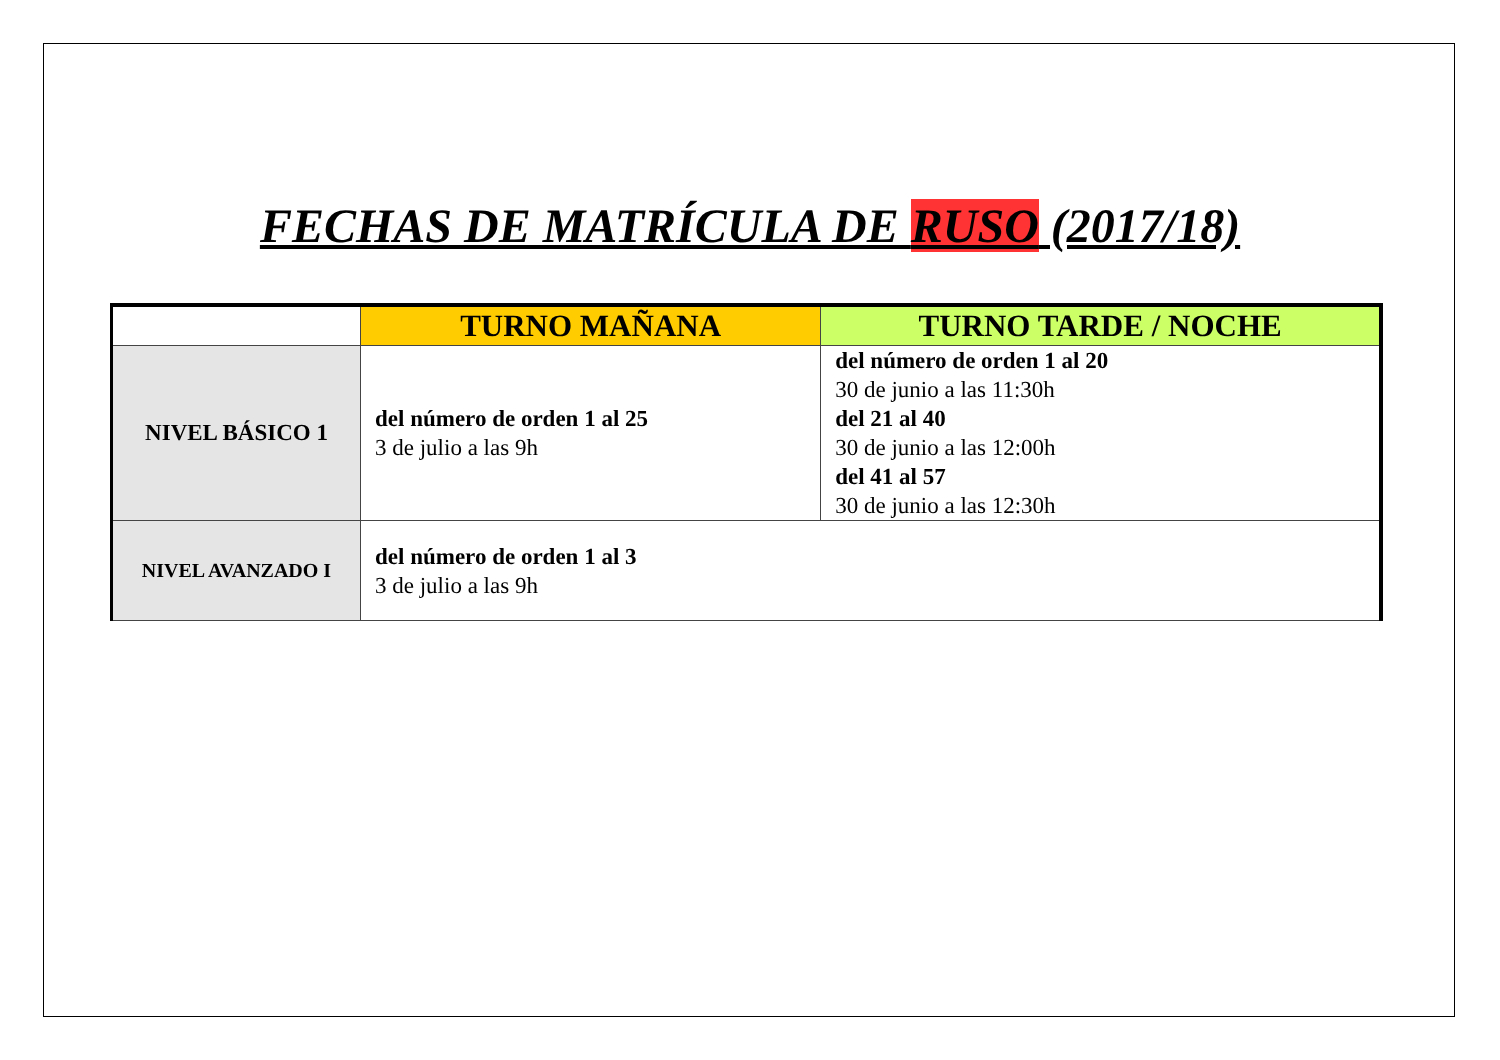FECHAS DE MATRÍCULA DE RUSO (2017/18)
| | TURNO MAÑANA | TURNO TARDE / NOCHE |
| --- | --- | --- |
| NIVEL BÁSICO 1 | del número de orden 1 al 25 3 de julio a las 9h | del número de orden 1 al 20 30 de junio a las 11:30h del 21 al 40 30 de junio a las 12:00h del 41 al 57 30 de junio a las 12:30h |
| NIVEL AVANZADO I | del número de orden 1 al 3 3 de julio a las 9h | |